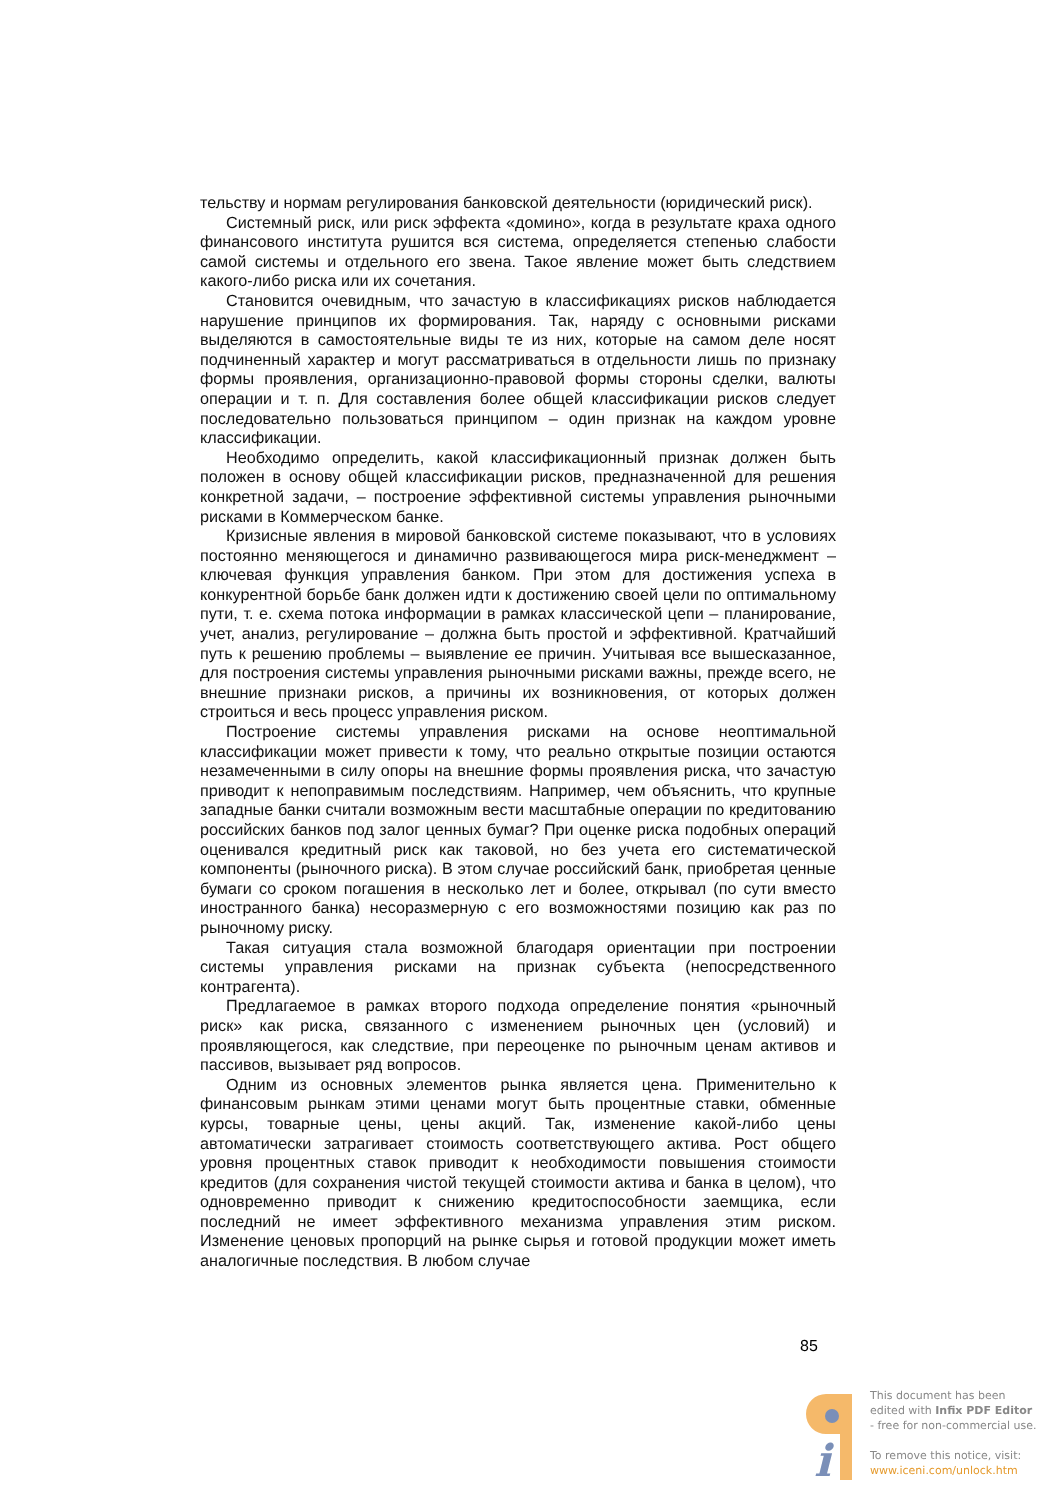тельству и нормам регулирования банковской деятельности (юридический риск).
Системный риск, или риск эффекта «домино», когда в результате краха одного финансового института рушится вся система, определяется степенью слабости самой системы и отдельного его звена. Такое явление может быть следствием какого-либо риска или их сочетания.
Становится очевидным, что зачастую в классификациях рисков наблюдается нарушение принципов их формирования. Так, наряду с основными рисками выделяются в самостоятельные виды те из них, которые на самом деле носят подчиненный характер и могут рассматриваться в отдельности лишь по признаку формы проявления, организационно-правовой формы стороны сделки, валюты операции и т. п. Для составления более общей классификации рисков следует последовательно пользоваться принципом – один признак на каждом уровне классификации.
Необходимо определить, какой классификационный признак должен быть положен в основу общей классификации рисков, предназначенной для решения конкретной задачи, – построение эффективной системы управления рыночными рисками в Коммерческом банке.
Кризисные явления в мировой банковской системе показывают, что в условиях постоянно меняющегося и динамично развивающегося мира риск-менеджмент – ключевая функция управления банком. При этом для достижения успеха в конкурентной борьбе банк должен идти к достижению своей цели по оптимальному пути, т. е. схема потока информации в рамках классической цепи – планирование, учет, анализ, регулирование – должна быть простой и эффективной. Кратчайший путь к решению проблемы – выявление ее причин. Учитывая все вышесказанное, для построения системы управления рыночными рисками важны, прежде всего, не внешние признаки рисков, а причины их возникновения, от которых должен строиться и весь процесс управления риском.
Построение системы управления рисками на основе неоптимальной классификации может привести к тому, что реально открытые позиции остаются незамеченными в силу опоры на внешние формы проявления риска, что зачастую приводит к непоправимым последствиям. Например, чем объяснить, что крупные западные банки считали возможным вести масштабные операции по кредитованию российских банков под залог ценных бумаг? При оценке риска подобных операций оценивался кредитный риск как таковой, но без учета его систематической компоненты (рыночного риска). В этом случае российский банк, приобретая ценные бумаги со сроком погашения в несколько лет и более, открывал (по сути вместо иностранного банка) несоразмерную с его возможностями позицию как раз по рыночному риску.
Такая ситуация стала возможной благодаря ориентации при построении системы управления рисками на признак субъекта (непосредственного контрагента).
Предлагаемое в рамках второго подхода определение понятия «рыночный риск» как риска, связанного с изменением рыночных цен (условий) и проявляющегося, как следствие, при переоценке по рыночным ценам активов и пассивов, вызывает ряд вопросов.
Одним из основных элементов рынка является цена. Применительно к финансовым рынкам этими ценами могут быть процентные ставки, обменные курсы, товарные цены, цены акций. Так, изменение какой-либо цены автоматически затрагивает стоимость соответствующего актива. Рост общего уровня процентных ставок приводит к необходимости повышения стоимости кредитов (для сохранения чистой текущей стоимости актива и банка в целом), что одновременно приводит к снижению кредитоспособности заемщика, если последний не имеет эффективного механизма управления этим риском. Изменение ценовых пропорций на рынке сырья и готовой продукции может иметь аналогичные последствия. В любом случае
85
i
This document has been
edited with Infix PDF Editor
- free for non-commercial use.
To remove this notice, visit:
www.iceni.com/unlock.htm